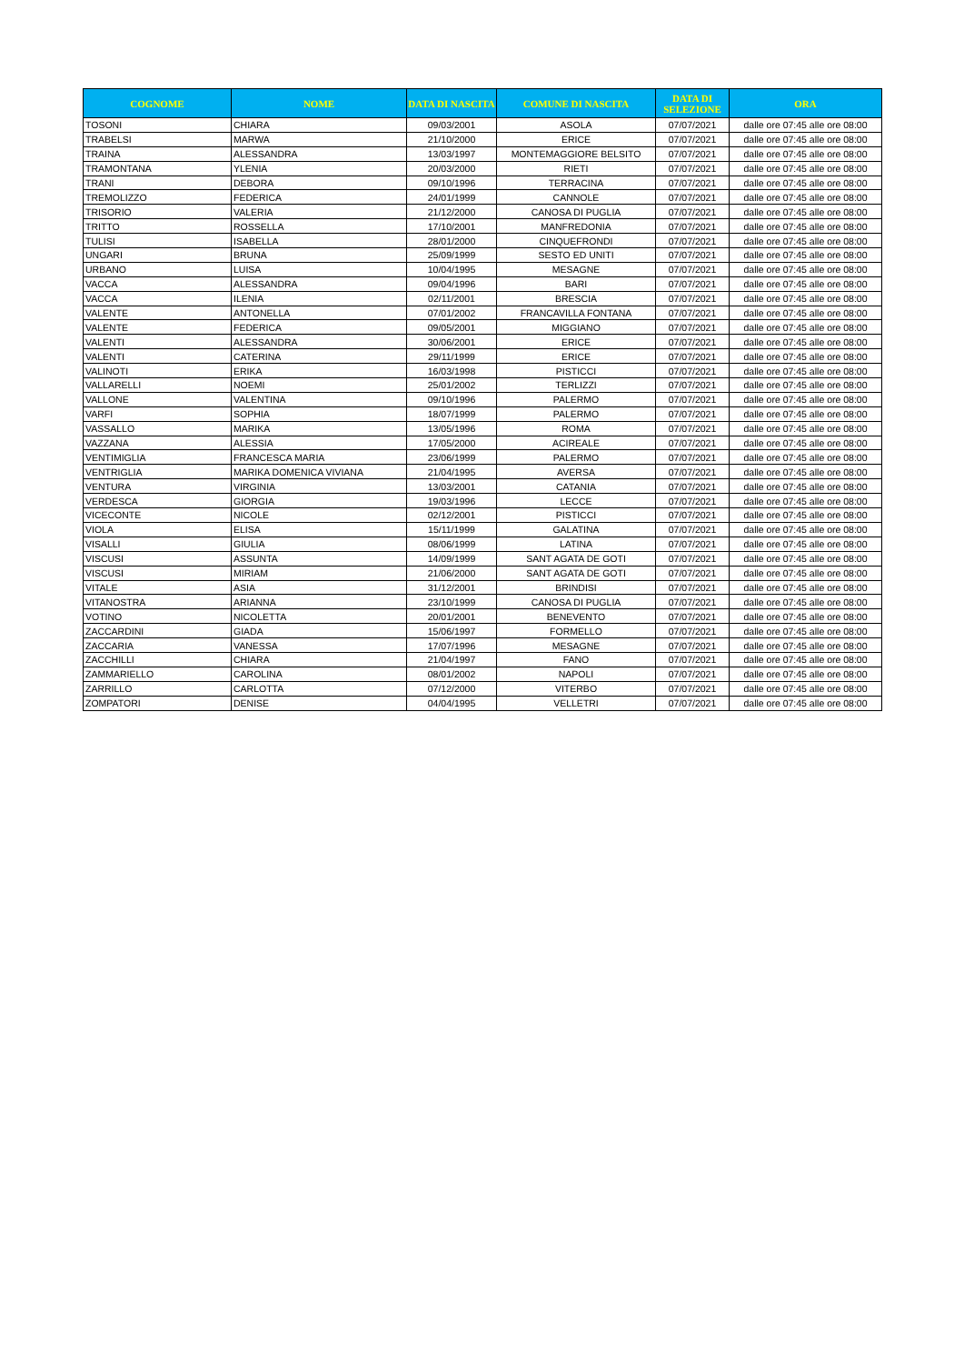| COGNOME | NOME | DATA DI NASCITA | COMUNE DI NASCITA | DATA DI SELEZIONE | ORA |
| --- | --- | --- | --- | --- | --- |
| TOSONI | CHIARA | 09/03/2001 | ASOLA | 07/07/2021 | dalle ore 07:45 alle ore 08:00 |
| TRABELSI | MARWA | 21/10/2000 | ERICE | 07/07/2021 | dalle ore 07:45 alle ore 08:00 |
| TRAINA | ALESSANDRA | 13/03/1997 | MONTEMAGGIORE BELSITO | 07/07/2021 | dalle ore 07:45 alle ore 08:00 |
| TRAMONTANA | YLENIA | 20/03/2000 | RIETI | 07/07/2021 | dalle ore 07:45 alle ore 08:00 |
| TRANI | DEBORA | 09/10/1996 | TERRACINA | 07/07/2021 | dalle ore 07:45 alle ore 08:00 |
| TREMOLIZZO | FEDERICA | 24/01/1999 | CANNOLE | 07/07/2021 | dalle ore 07:45 alle ore 08:00 |
| TRISORIO | VALERIA | 21/12/2000 | CANOSA DI PUGLIA | 07/07/2021 | dalle ore 07:45 alle ore 08:00 |
| TRITTO | ROSSELLA | 17/10/2001 | MANFREDONIA | 07/07/2021 | dalle ore 07:45 alle ore 08:00 |
| TULISI | ISABELLA | 28/01/2000 | CINQUEFRONDI | 07/07/2021 | dalle ore 07:45 alle ore 08:00 |
| UNGARI | BRUNA | 25/09/1999 | SESTO ED UNITI | 07/07/2021 | dalle ore 07:45 alle ore 08:00 |
| URBANO | LUISA | 10/04/1995 | MESAGNE | 07/07/2021 | dalle ore 07:45 alle ore 08:00 |
| VACCA | ALESSANDRA | 09/04/1996 | BARI | 07/07/2021 | dalle ore 07:45 alle ore 08:00 |
| VACCA | ILENIA | 02/11/2001 | BRESCIA | 07/07/2021 | dalle ore 07:45 alle ore 08:00 |
| VALENTE | ANTONELLA | 07/01/2002 | FRANCAVILLA FONTANA | 07/07/2021 | dalle ore 07:45 alle ore 08:00 |
| VALENTE | FEDERICA | 09/05/2001 | MIGGIANO | 07/07/2021 | dalle ore 07:45 alle ore 08:00 |
| VALENTI | ALESSANDRA | 30/06/2001 | ERICE | 07/07/2021 | dalle ore 07:45 alle ore 08:00 |
| VALENTI | CATERINA | 29/11/1999 | ERICE | 07/07/2021 | dalle ore 07:45 alle ore 08:00 |
| VALINOTI | ERIKA | 16/03/1998 | PISTICCI | 07/07/2021 | dalle ore 07:45 alle ore 08:00 |
| VALLARELLI | NOEMI | 25/01/2002 | TERLIZZI | 07/07/2021 | dalle ore 07:45 alle ore 08:00 |
| VALLONE | VALENTINA | 09/10/1996 | PALERMO | 07/07/2021 | dalle ore 07:45 alle ore 08:00 |
| VARFI | SOPHIA | 18/07/1999 | PALERMO | 07/07/2021 | dalle ore 07:45 alle ore 08:00 |
| VASSALLO | MARIKA | 13/05/1996 | ROMA | 07/07/2021 | dalle ore 07:45 alle ore 08:00 |
| VAZZANA | ALESSIA | 17/05/2000 | ACIREALE | 07/07/2021 | dalle ore 07:45 alle ore 08:00 |
| VENTIMIGLIA | FRANCESCA MARIA | 23/06/1999 | PALERMO | 07/07/2021 | dalle ore 07:45 alle ore 08:00 |
| VENTRIGLIA | MARIKA DOMENICA VIVIANA | 21/04/1995 | AVERSA | 07/07/2021 | dalle ore 07:45 alle ore 08:00 |
| VENTURA | VIRGINIA | 13/03/2001 | CATANIA | 07/07/2021 | dalle ore 07:45 alle ore 08:00 |
| VERDESCA | GIORGIA | 19/03/1996 | LECCE | 07/07/2021 | dalle ore 07:45 alle ore 08:00 |
| VICECONTE | NICOLE | 02/12/2001 | PISTICCI | 07/07/2021 | dalle ore 07:45 alle ore 08:00 |
| VIOLA | ELISA | 15/11/1999 | GALATINA | 07/07/2021 | dalle ore 07:45 alle ore 08:00 |
| VISALLI | GIULIA | 08/06/1999 | LATINA | 07/07/2021 | dalle ore 07:45 alle ore 08:00 |
| VISCUSI | ASSUNTA | 14/09/1999 | SANT AGATA DE GOTI | 07/07/2021 | dalle ore 07:45 alle ore 08:00 |
| VISCUSI | MIRIAM | 21/06/2000 | SANT AGATA DE GOTI | 07/07/2021 | dalle ore 07:45 alle ore 08:00 |
| VITALE | ASIA | 31/12/2001 | BRINDISI | 07/07/2021 | dalle ore 07:45 alle ore 08:00 |
| VITANOSTRA | ARIANNA | 23/10/1999 | CANOSA DI PUGLIA | 07/07/2021 | dalle ore 07:45 alle ore 08:00 |
| VOTINO | NICOLETTA | 20/01/2001 | BENEVENTO | 07/07/2021 | dalle ore 07:45 alle ore 08:00 |
| ZACCARDINI | GIADA | 15/06/1997 | FORMELLO | 07/07/2021 | dalle ore 07:45 alle ore 08:00 |
| ZACCARIA | VANESSA | 17/07/1996 | MESAGNE | 07/07/2021 | dalle ore 07:45 alle ore 08:00 |
| ZACCHILLI | CHIARA | 21/04/1997 | FANO | 07/07/2021 | dalle ore 07:45 alle ore 08:00 |
| ZAMMARIELLO | CAROLINA | 08/01/2002 | NAPOLI | 07/07/2021 | dalle ore 07:45 alle ore 08:00 |
| ZARRILLO | CARLOTTA | 07/12/2000 | VITERBO | 07/07/2021 | dalle ore 07:45 alle ore 08:00 |
| ZOMPATORI | DENISE | 04/04/1995 | VELLETRI | 07/07/2021 | dalle ore 07:45 alle ore 08:00 |